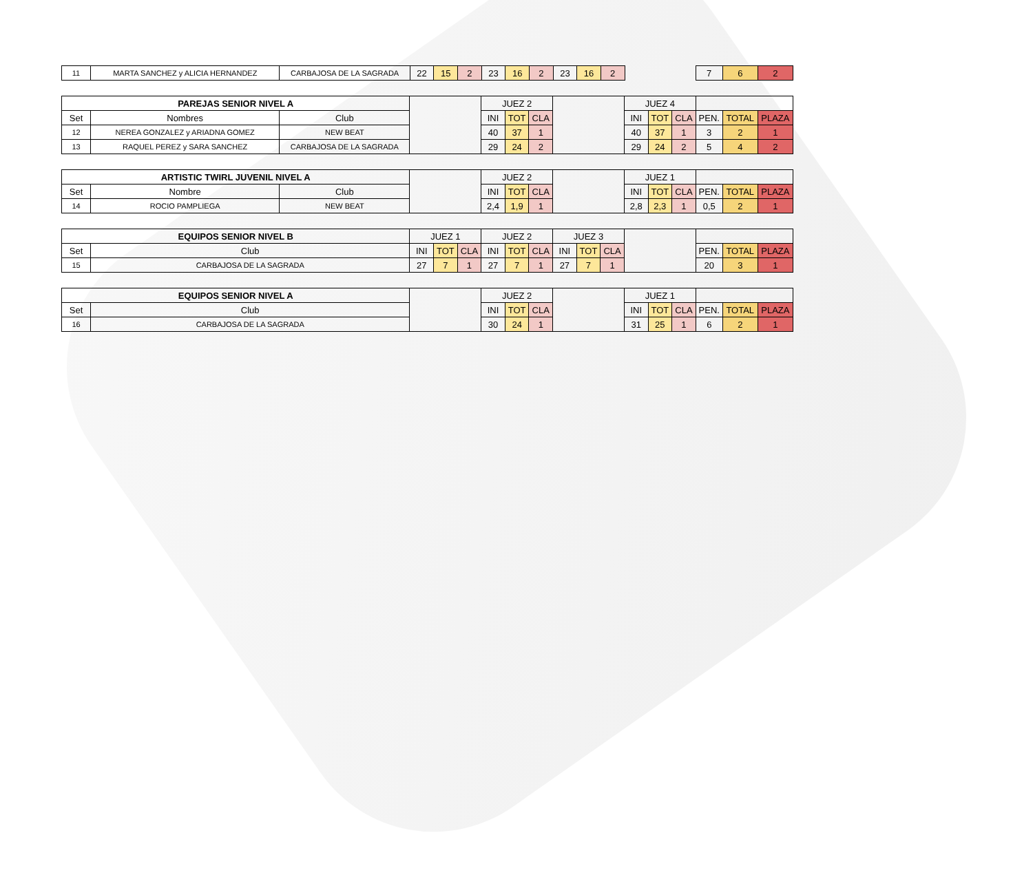| 11 | MARTA SANCHEZ y ALICIA HERNANDEZ | CARBAJOSA DE LA SAGRADA | 22 | 15 | 2 | 23 | 16 | 2 | 23 | 16 | 2 | | 7 | 6 | 2 |
| PAREJAS SENIOR NIVEL A | | | | JUEZ 2 | | | | JUEZ 4 | | | | | |
| Set | Nombres | Club | | INI | TOT | CLA | | INI | TOT | CLA | PEN. | TOTAL | PLAZA |
| 12 | NEREA GONZALEZ y ARIADNA GOMEZ | NEW BEAT | | 40 | 37 | 1 | | 40 | 37 | 1 | 3 | 2 | 1 |
| 13 | RAQUEL PEREZ y SARA SANCHEZ | CARBAJOSA DE LA SAGRADA | | 29 | 24 | 2 | | 29 | 24 | 2 | 5 | 4 | 2 |
| ARTISTIC TWIRL JUVENIL NIVEL A | | | | JUEZ 2 | | | | JUEZ 1 | | | | | |
| Set | Nombre | Club | | INI | TOT | CLA | | INI | TOT | CLA | PEN. | TOTAL | PLAZA |
| 14 | ROCIO PAMPLIEGA | NEW BEAT | | 2,4 | 1,9 | 1 | | 2,8 | 2,3 | 1 | 0,5 | 2 | 1 |
| EQUIPOS SENIOR NIVEL B | | JUEZ 1 | | | JUEZ 2 | | | JUEZ 3 | | | | | | |
| Set | Club | INI | TOT | CLA | INI | TOT | CLA | INI | TOT | CLA | | PEN. | TOTAL | PLAZA |
| 15 | CARBAJOSA DE LA SAGRADA | 27 | 7 | 1 | 27 | 7 | 1 | 27 | 7 | 1 | | 20 | 3 | 1 |
| EQUIPOS SENIOR NIVEL A | | | JUEZ 2 | | | | JUEZ 1 | | | | | |
| Set | Club | | INI | TOT | CLA | | INI | TOT | CLA | PEN. | TOTAL | PLAZA |
| 16 | CARBAJOSA DE LA SAGRADA | | 30 | 24 | 1 | | 31 | 25 | 1 | 6 | 2 | 1 |